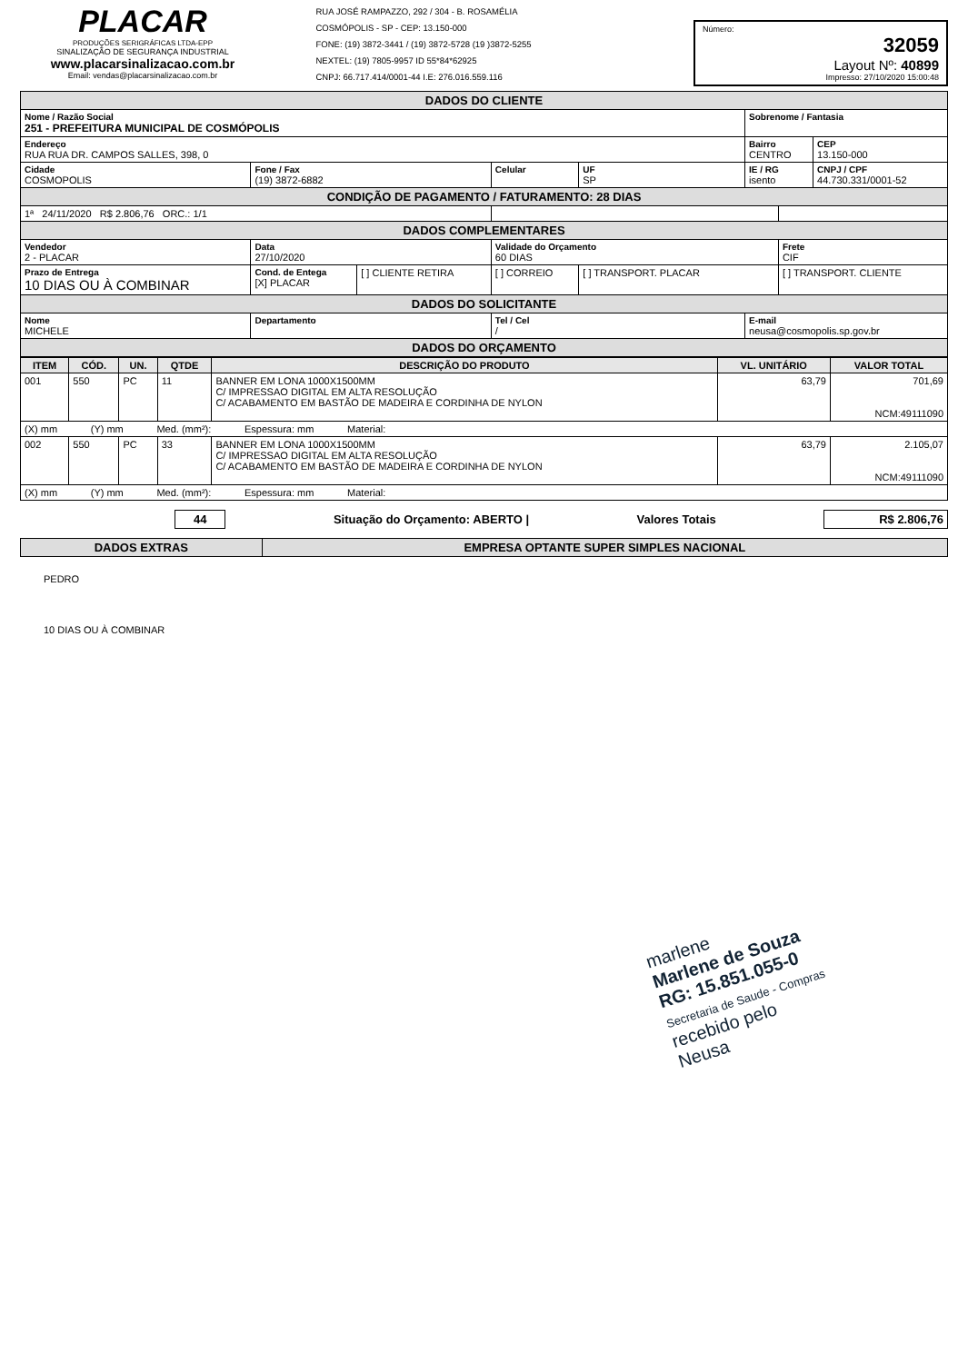PLACAR
PRODUÇÕES SERIGRÁFICAS LTDA-EPP
SINALIZAÇÃO DE SEGURANÇA INDUSTRIAL
www.placarsinalizacao.com.br
Email: vendas@placarsinalizacao.com.br
RUA JOSÉ RAMPAZZO, 292 / 304 - B. ROSAMÉLIA
COSMÓPOLIS - SP - CEP: 13.150-000
FONE: (19) 3872-3441 / (19) 3872-5728 (19 )3872-5255
NEXTEL: (19) 7805-9957 ID 55*84*62925
CNPJ: 66.717.414/0001-44 I.E: 276.016.559.116
Número:
32059
Layout Nº: 40899
Impresso: 27/10/2020 15:00:48
| DADOS DO CLIENTE | | | | | | | |
| Nome / Razão Social 251 - PREFEITURA MUNICIPAL DE COSMÓPOLIS | | | | | Sobrenome / Fantasia | | |
| Endereço RUA RUA DR. CAMPOS SALLES, 398, 0 | | | | | Bairro CENTRO | | CEP 13.150-000 |
| Cidade COSMOPOLIS | Fone / Fax (19) 3872-6882 | | Celular | UF SP | IE / RG isento | | CNPJ / CPF 44.730.331/0001-52 |
| CONDIÇÃO DE PAGAMENTO / FATURAMENTO: 28 DIAS | | | | | | | |
| 1ª 24/11/2020 R$ 2.806,76 ORC.: 1/1 | | | | | | | |
| DADOS COMPLEMENTARES | | | | | | | |
| Vendedor 2 - PLACAR | Data 27/10/2020 | | Validade do Orçamento 60 DIAS | | | Frete CIF | |
| Prazo de Entrega 10 DIAS OU À COMBINAR | Cond. de Entega [X] PLACAR | [ ] CLIENTE RETIRA | [ ] CORREIO | [ ] TRANSPORT. PLACAR | | [ ] TRANSPORT. CLIENTE | |
| DADOS DO SOLICITANTE | | | | | | | |
| Nome MICHELE | Departamento | | Tel / Cel / | | E-mail neusa@cosmopolis.sp.gov.br | | |
| DADOS DO ORÇAMENTO | | | | | | | |
| ITEM | CÓD. | UN. | QTDE | DESCRIÇÃO DO PRODUTO | VL. UNITÁRIO | VALOR TOTAL |
| --- | --- | --- | --- | --- | --- | --- |
| 001 | 550 | PC | 11 | BANNER EM LONA 1000X1500MM C/ IMPRESSAO DIGITAL EM ALTA RESOLUÇÃO C/ ACABAMENTO EM BASTÃO DE MADEIRA E CORDINHA DE NYLON | 63,79 | 701,69 NCM:49111090 |
| (X) mm (Y) mm Med. (mm²): Espessura: mm Material: | | | | | | |
| 002 | 550 | PC | 33 | BANNER EM LONA 1000X1500MM C/ IMPRESSAO DIGITAL EM ALTA RESOLUÇÃO C/ ACABAMENTO EM BASTÃO DE MADEIRA E CORDINHA DE NYLON | 63,79 | 2.105,07 NCM:49111090 |
| (X) mm (Y) mm Med. (mm²): Espessura: mm Material: | | | | | | |
44 Situação do Orçamento: ABERTO | Valores Totais R$ 2.806,76
| DADOS EXTRAS | EMPRESA OPTANTE SUPER SIMPLES NACIONAL |
PEDRO
10 DIAS OU À COMBINAR
marlene
Marlene de Souza
RG: 15.851.055-0
Secretaria de Saude - Compras
recebido pelo
Neusa